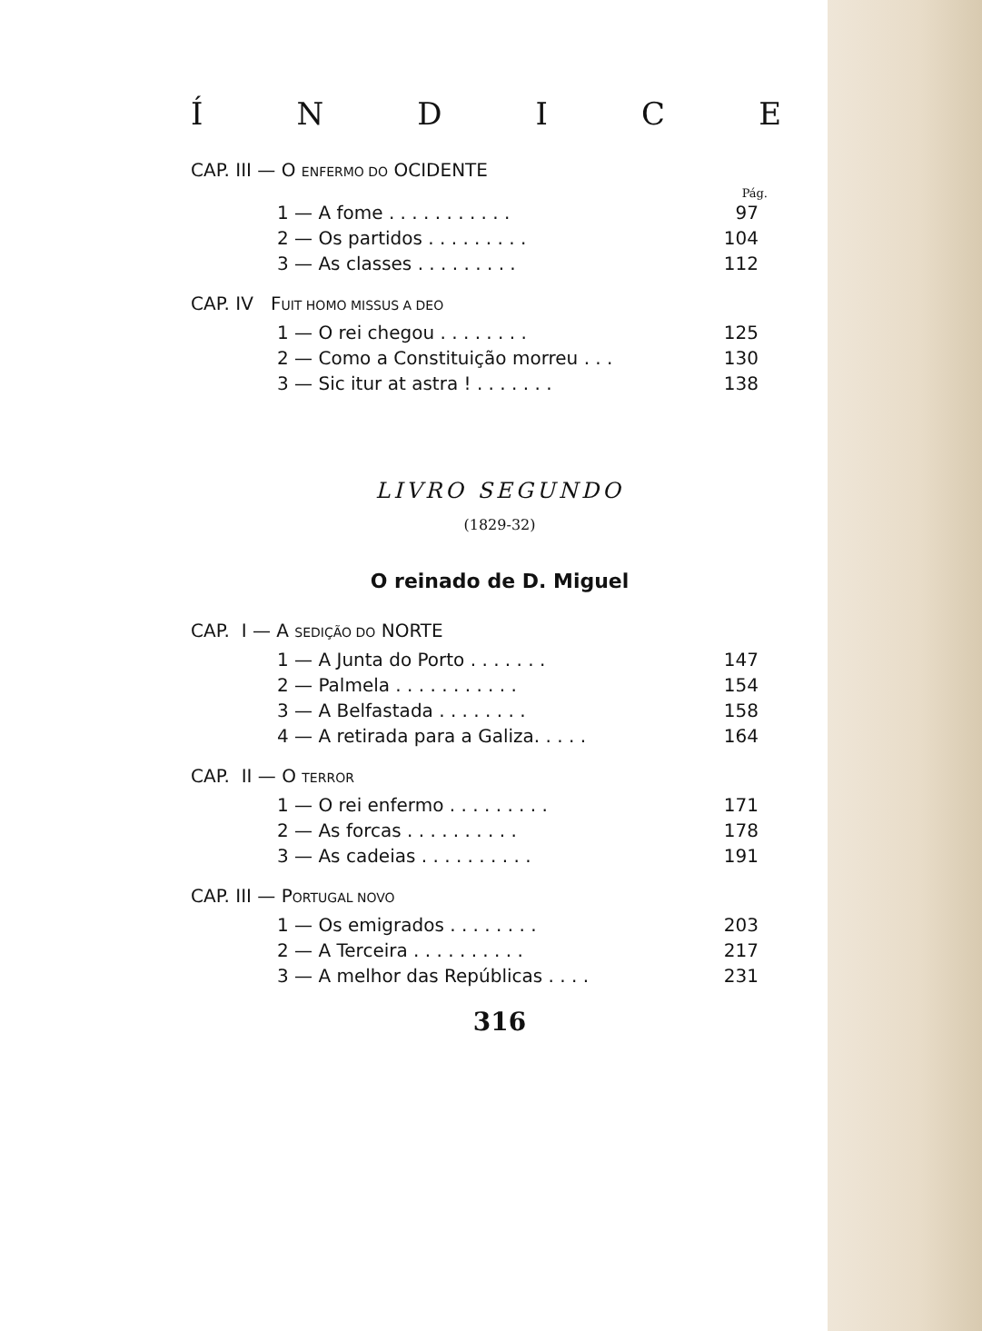ÍNDICE
CAP. III — O ENFERMO DO OCIDENTE
Pág.
| 1 — A fome . . . . . . . . . . . | 97 |
| 2 — Os partidos . . . . . . . . . | 104 |
| 3 — As classes . . . . . . . . . | 112 |
CAP. IV FUIT HOMO MISSUS A DEO
| 1 — O rei chegou . . . . . . . . | 125 |
| 2 — Como a Constituição morreu . . . | 130 |
| 3 — Sic itur at astra ! . . . . . . . | 138 |
LIVRO SEGUNDO
(1829-32)
O reinado de D. Miguel
CAP. I — A SEDIÇÃO DO NORTE
| 1 — A Junta do Porto . . . . . . . | 147 |
| 2 — Palmela . . . . . . . . . . . | 154 |
| 3 — A Belfastada . . . . . . . . | 158 |
| 4 — A retirada para a Galiza. . . . . | 164 |
CAP. II — O TERROR
| 1 — O rei enfermo . . . . . . . . . | 171 |
| 2 — As forcas . . . . . . . . . . | 178 |
| 3 — As cadeias . . . . . . . . . . | 191 |
CAP. III — PORTUGAL NOVO
| 1 — Os emigrados . . . . . . . . | 203 |
| 2 — A Terceira . . . . . . . . . . | 217 |
| 3 — A melhor das Repúblicas . . . . | 231 |
316